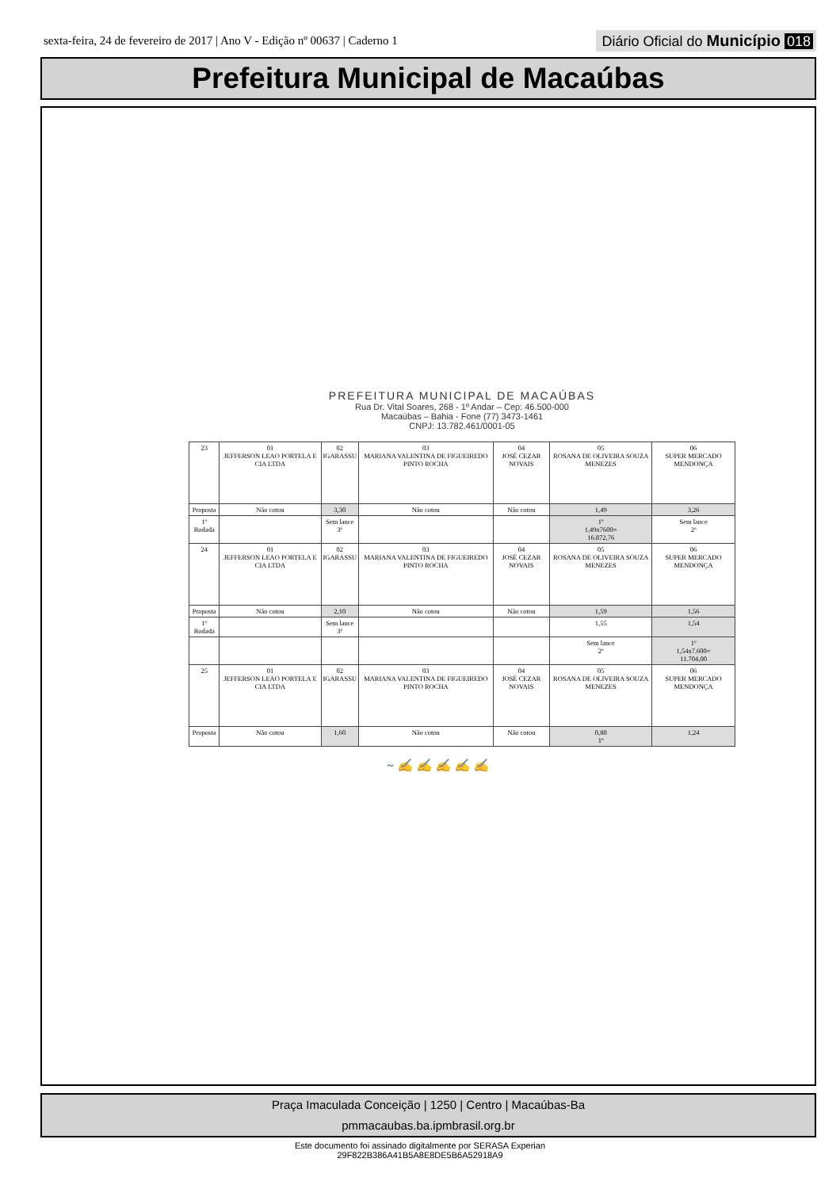sexta-feira, 24 de fevereiro de 2017 | Ano V - Edição nº 00637 | Caderno 1
Diário Oficial do Município 018
Prefeitura Municipal de Macaúbas
PREFEITURA MUNICIPAL DE MACAÚBAS
Rua Dr. Vital Soares, 268 - 1º Andar – Cep: 46.500-000
Macaúbas – Bahia - Fone (77) 3473-1461
CNPJ: 13.782.461/0001-05
| 23 | 01 JEFFERSON LEAO PORTELA E CIA LTDA | 02 IGARASSU | 03 MARIANA VALENTINA DE FIGUEIREDO PINTO ROCHA | 04 JOSÉ CEZAR NOVAIS | 05 ROSANA DE OLIVEIRA SOUZA MENEZES | 06 SUPER MERCADO MENDONÇA |
| Proposta | Não cotou | 3,30 | Não cotou | Não cotou | 1,49 | 3,26 |
| 1º Rodada | | Sem lance 3º | | | 1º 1,49x7600= 16.872,76 | Sem lance 2º |
| 24 | 01 JEFFERSON LEAO PORTELA E CIA LTDA | 02 IGARASSU | 03 MARIANA VALENTINA DE FIGUEIREDO PINTO ROCHA | 04 JOSÉ CEZAR NOVAIS | 05 ROSANA DE OLIVEIRA SOUZA MENEZES | 06 SUPER MERCADO MENDONÇA |
| Proposta | Não cotou | 2,10 | Não cotou | Não cotou | 1,59 | 1,56 |
| 1º Rodada | | Sem lance 3º | | | 1,55 | 1,54 |
| | | | | | Sem lance 2º | 1º 1,54x7.600= 11.704,00 |
| 25 | 01 JEFFERSON LEAO PORTELA E CIA LTDA | 02 IGARASSU | 03 MARIANA VALENTINA DE FIGUEIREDO PINTO ROCHA | 04 JOSÉ CEZAR NOVAIS | 05 ROSANA DE OLIVEIRA SOUZA MENEZES | 06 SUPER MERCADO MENDONÇA |
| Proposta | Não cotou | 1,60 | Não cotou | Não cotou | 0,80 1º | 1,24 |
~ ✍ ✍ ✍ ✍ ✍
Praça Imaculada Conceição | 1250 | Centro | Macaúbas-Ba
pmmacaubas.ba.ipmbrasil.org.br
Este documento foi assinado digitalmente por SERASA Experian
29F822B386A41B5A8E8DE5B6A52918A9